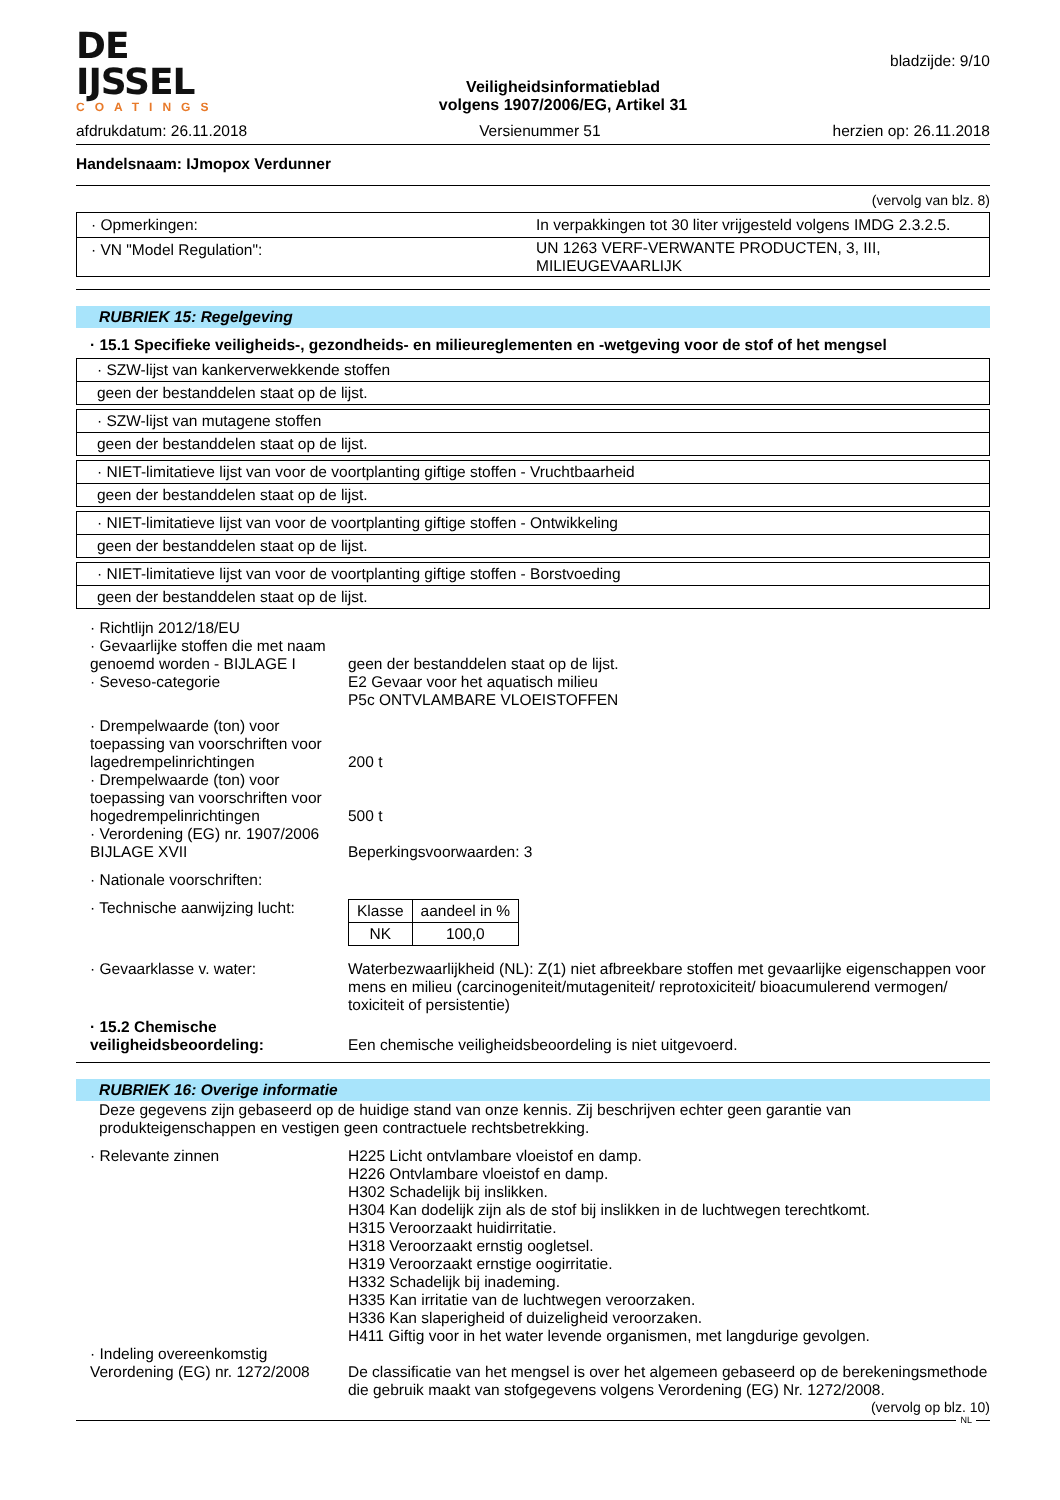DE IJSSEL
COATINGS
Veiligheidsinformatieblad
volgens 1907/2006/EG, Artikel 31
bladzijde: 9/10
afdrukdatum: 26.11.2018 Versienummer 51 herzien op: 26.11.2018
Handelsnaam: IJmopox Verdunner
(vervolg van blz. 8)
| · Opmerkingen: | In verpakkingen tot 30 liter vrijgesteld volgens IMDG 2.3.2.5. |
| · VN "Model Regulation": | UN 1263 VERF-VERWANTE PRODUCTEN, 3, III, MILIEUGEVAARLIJK |
RUBRIEK 15: Regelgeving
· 15.1 Specifieke veiligheids-, gezondheids- en milieureglementen en -wetgeving voor de stof of het mengsel
· SZW-lijst van kankerverwekkende stoffen
geen der bestanddelen staat op de lijst.
· SZW-lijst van mutagene stoffen
geen der bestanddelen staat op de lijst.
· NIET-limitatieve lijst van voor de voortplanting giftige stoffen - Vruchtbaarheid
geen der bestanddelen staat op de lijst.
· NIET-limitatieve lijst van voor de voortplanting giftige stoffen - Ontwikkeling
geen der bestanddelen staat op de lijst.
· NIET-limitatieve lijst van voor de voortplanting giftige stoffen - Borstvoeding
geen der bestanddelen staat op de lijst.
· Richtlijn 2012/18/EU
· Gevaarlijke stoffen die met naam genoemd worden - BIJLAGE I
geen der bestanddelen staat op de lijst.
· Seveso-categorie E2 Gevaar voor het aquatisch milieu
P5c ONTVLAMBARE VLOEISTOFFEN
· Drempelwaarde (ton) voor toepassing van voorschriften voor lagedrempelinrichtingen
200 t
· Drempelwaarde (ton) voor toepassing van voorschriften voor hogedrempelinrichtingen
500 t
· Verordening (EG) nr. 1907/2006 BIJLAGE XVII
Beperkingsvoorwaarden: 3
· Nationale voorschriften:
· Technische aanwijzing lucht:
| Klasse | aandeel in % |
| NK | 100,0 |
· Gevaarklasse v. water: Waterbezwaarlijkheid (NL): Z(1) niet afbreekbare stoffen met gevaarlijke eigenschappen voor mens en milieu (carcinogeniteit/mutageniteit/ reprotoxiciteit/ bioacumulerend vermogen/ toxiciteit of persistentie)
· 15.2 Chemische veiligheidsbeoordeling:
Een chemische veiligheidsbeoordeling is niet uitgevoerd.
RUBRIEK 16: Overige informatie
Deze gegevens zijn gebaseerd op de huidige stand van onze kennis. Zij beschrijven echter geen garantie van produkteigenschappen en vestigen geen contractuele rechtsbetrekking.
· Relevante zinnen H225 Licht ontvlambare vloeistof en damp.
H226 Ontvlambare vloeistof en damp.
H302 Schadelijk bij inslikken.
H304 Kan dodelijk zijn als de stof bij inslikken in de luchtwegen terechtkomt.
H315 Veroorzaakt huidirritatie.
H318 Veroorzaakt ernstig oogletsel.
H319 Veroorzaakt ernstige oogirritatie.
H332 Schadelijk bij inademing.
H335 Kan irritatie van de luchtwegen veroorzaken.
H336 Kan slaperigheid of duizeligheid veroorzaken.
H411 Giftig voor in het water levende organismen, met langdurige gevolgen.
· Indeling overeenkomstig Verordening (EG) nr. 1272/2008
De classificatie van het mengsel is over het algemeen gebaseerd op de berekeningsmethode die gebruik maakt van stofgegevens volgens Verordening (EG) Nr. 1272/2008.
(vervolg op blz. 10)
NL